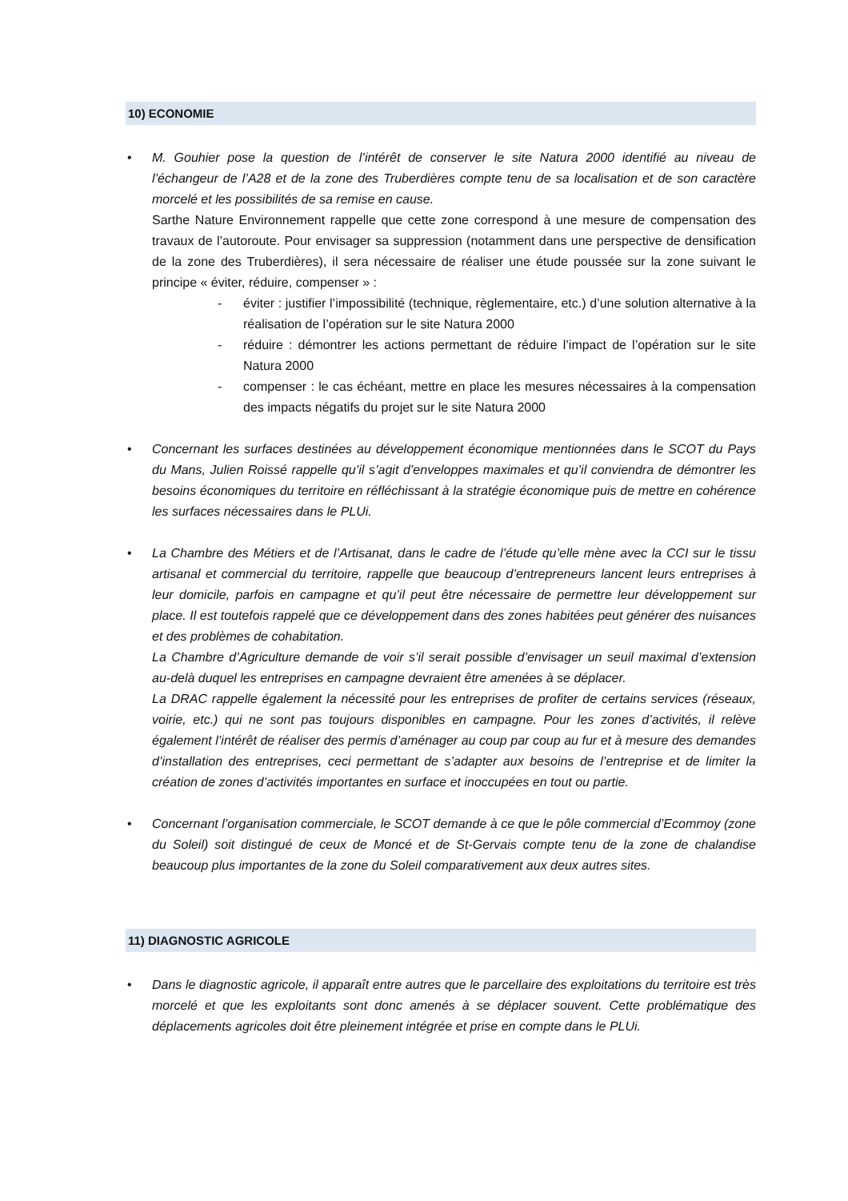10) ECONOMIE
• M. Gouhier pose la question de l’intérêt de conserver le site Natura 2000 identifié au niveau de l’échangeur de l’A28 et de la zone des Truberdières compte tenu de sa localisation et de son caractère morcelé et les possibilités de sa remise en cause.
Sarthe Nature Environnement rappelle que cette zone correspond à une mesure de compensation des travaux de l’autoroute. Pour envisager sa suppression (notamment dans une perspective de densification de la zone des Truberdières), il sera nécessaire de réaliser une étude poussée sur la zone suivant le principe « éviter, réduire, compenser » :
- éviter : justifier l’impossibilité (technique, règlementaire, etc.) d’une solution alternative à la réalisation de l’opération sur le site Natura 2000
- réduire : démontrer les actions permettant de réduire l’impact de l’opération sur le site Natura 2000
- compenser : le cas échéant, mettre en place les mesures nécessaires à la compensation des impacts négatifs du projet sur le site Natura 2000
• Concernant les surfaces destinées au développement économique mentionnées dans le SCOT du Pays du Mans, Julien Roissé rappelle qu’il s’agit d’enveloppes maximales et qu’il conviendra de démontrer les besoins économiques du territoire en réfléchissant à la stratégie économique puis de mettre en cohérence les surfaces nécessaires dans le PLUi.
• La Chambre des Métiers et de l’Artisanat, dans le cadre de l’étude qu’elle mène avec la CCI sur le tissu artisanal et commercial du territoire, rappelle que beaucoup d’entrepreneurs lancent leurs entreprises à leur domicile, parfois en campagne et qu’il peut être nécessaire de permettre leur développement sur place. Il est toutefois rappelé que ce développement dans des zones habitées peut générer des nuisances et des problèmes de cohabitation.
La Chambre d’Agriculture demande de voir s’il serait possible d’envisager un seuil maximal d’extension au-delà duquel les entreprises en campagne devraient être amenées à se déplacer.
La DRAC rappelle également la nécessité pour les entreprises de profiter de certains services (réseaux, voirie, etc.) qui ne sont pas toujours disponibles en campagne. Pour les zones d’activités, il relève également l’intérêt de réaliser des permis d’aménager au coup par coup au fur et à mesure des demandes d’installation des entreprises, ceci permettant de s’adapter aux besoins de l’entreprise et de limiter la création de zones d’activités importantes en surface et inoccupées en tout ou partie.
• Concernant l’organisation commerciale, le SCOT demande à ce que le pôle commercial d’Ecommoy (zone du Soleil) soit distingué de ceux de Moncé et de St-Gervais compte tenu de la zone de chalandise beaucoup plus importantes de la zone du Soleil comparativement aux deux autres sites.
11) DIAGNOSTIC AGRICOLE
• Dans le diagnostic agricole, il apparaît entre autres que le parcellaire des exploitations du territoire est très morcelé et que les exploitants sont donc amenés à se déplacer souvent. Cette problématique des déplacements agricoles doit être pleinement intégrée et prise en compte dans le PLUi.